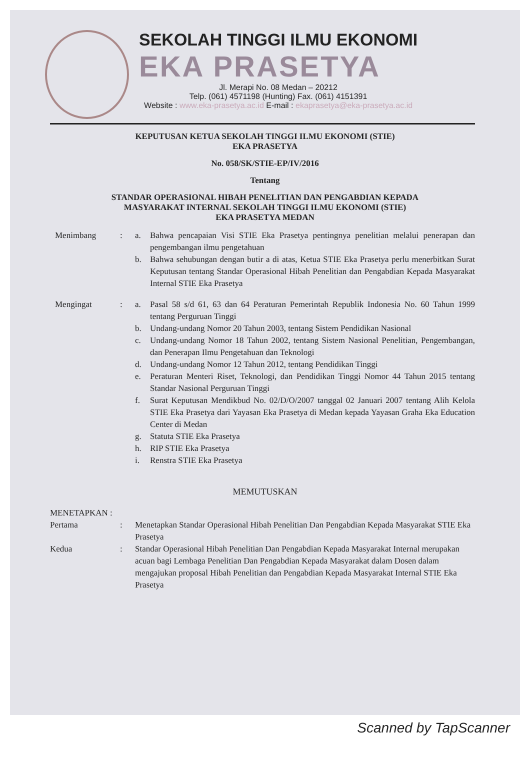SEKOLAH TINGGI ILMU EKONOMI
EKA PRASETYA
Jl. Merapi No. 08 Medan – 20212
Telp. (061) 4571198 (Hunting) Fax. (061) 4151391
Website : www.eka-prasetya.ac.id E-mail : ekaprasetya@eka-prasetya.ac.id
KEPUTUSAN KETUA SEKOLAH TINGGI ILMU EKONOMI (STIE)
EKA PRASETYA
No. 058/SK/STIE-EP/IV/2016
Tentang
STANDAR OPERASIONAL HIBAH PENELITIAN DAN PENGABDIAN KEPADA
MASYARAKAT INTERNAL SEKOLAH TINGGI ILMU EKONOMI (STIE)
EKA PRASETYA MEDAN
Menimbang : a. Bahwa pencapaian Visi STIE Eka Prasetya pentingnya penelitian melalui penerapan dan pengembangan ilmu pengetahuan
b. Bahwa sehubungan dengan butir a di atas, Ketua STIE Eka Prasetya perlu menerbitkan Surat Keputusan tentang Standar Operasional Hibah Penelitian dan Pengabdian Kepada Masyarakat Internal STIE Eka Prasetya
Mengingat : a. Pasal 58 s/d 61, 63 dan 64 Peraturan Pemerintah Republik Indonesia No. 60 Tahun 1999 tentang Perguruan Tinggi
b. Undang-undang Nomor 20 Tahun 2003, tentang Sistem Pendidikan Nasional
c. Undang-undang Nomor 18 Tahun 2002, tentang Sistem Nasional Penelitian, Pengembangan, dan Penerapan Ilmu Pengetahuan dan Teknologi
d. Undang-undang Nomor 12 Tahun 2012, tentang Pendidikan Tinggi
e. Peraturan Menteri Riset, Teknologi, dan Pendidikan Tinggi Nomor 44 Tahun 2015 tentang Standar Nasional Perguruan Tinggi
f. Surat Keputusan Mendikbud No. 02/D/O/2007 tanggal 02 Januari 2007 tentang Alih Kelola STIE Eka Prasetya dari Yayasan Eka Prasetya di Medan kepada Yayasan Graha Eka Education Center di Medan
g. Statuta STIE Eka Prasetya
h. RIP STIE Eka Prasetya
i. Renstra STIE Eka Prasetya
MEMUTUSKAN
MENETAPKAN :
Pertama : Menetapkan Standar Operasional Hibah Penelitian Dan Pengabdian Kepada Masyarakat STIE Eka Prasetya
Kedua : Standar Operasional Hibah Penelitian Dan Pengabdian Kepada Masyarakat Internal merupakan acuan bagi Lembaga Penelitian Dan Pengabdian Kepada Masyarakat dalam Dosen dalam mengajukan proposal Hibah Penelitian dan Pengabdian Kepada Masyarakat Internal STIE Eka Prasetya
Scanned by TapScanner